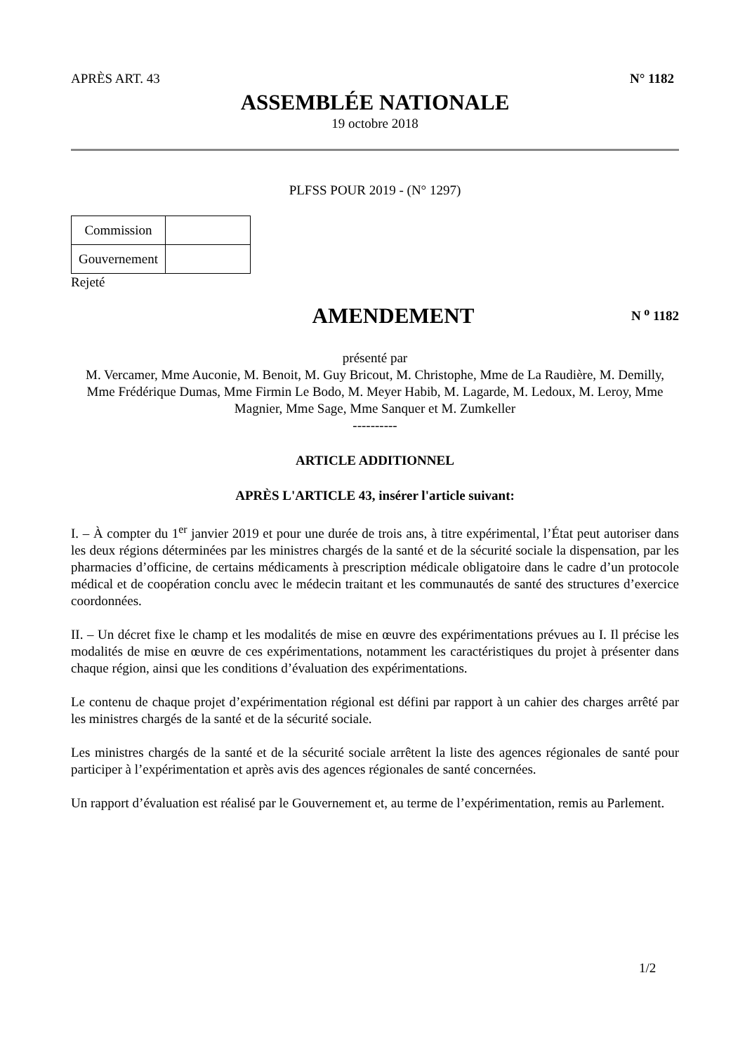APRÈS ART. 43 N° 1182
ASSEMBLÉE NATIONALE
19 octobre 2018
PLFSS POUR 2019 - (N° 1297)
| Commission | |
| Gouvernement | |
Rejeté
AMENDEMENT
N <sup>o</sup> 1182
présenté par
M. Vercamer, Mme Auconie, M. Benoit, M. Guy Bricout, M. Christophe, Mme de La Raudière, M. Demilly, Mme Frédérique Dumas, Mme Firmin Le Bodo, M. Meyer Habib, M. Lagarde, M. Ledoux, M. Leroy, Mme Magnier, Mme Sage, Mme Sanquer et M. Zumkeller
----------
ARTICLE ADDITIONNEL
APRÈS L'ARTICLE 43, insérer l'article suivant:
I. – À compter du 1<sup>er</sup> janvier 2019 et pour une durée de trois ans, à titre expérimental, l’État peut autoriser dans les deux régions déterminées par les ministres chargés de la santé et de la sécurité sociale la dispensation, par les pharmacies d’officine, de certains médicaments à prescription médicale obligatoire dans le cadre d’un protocole médical et de coopération conclu avec le médecin traitant et les communautés de santé des structures d’exercice coordonnées.
II. – Un décret fixe le champ et les modalités de mise en œuvre des expérimentations prévues au I. Il précise les modalités de mise en œuvre de ces expérimentations, notamment les caractéristiques du projet à présenter dans chaque région, ainsi que les conditions d’évaluation des expérimentations.
Le contenu de chaque projet d’expérimentation régional est défini par rapport à un cahier des charges arrêté par les ministres chargés de la santé et de la sécurité sociale.
Les ministres chargés de la santé et de la sécurité sociale arrêtent la liste des agences régionales de santé pour participer à l’expérimentation et après avis des agences régionales de santé concernées.
Un rapport d’évaluation est réalisé par le Gouvernement et, au terme de l’expérimentation, remis au Parlement.
1/2